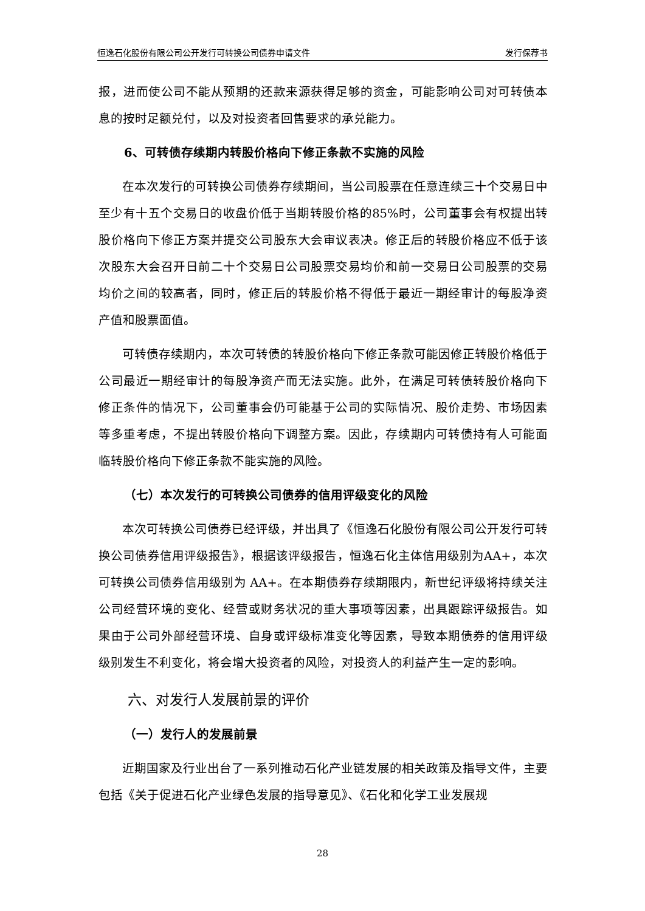恒逸石化股份有限公司公开发行可转换公司债券申请文件 发行保荐书
报，进而使公司不能从预期的还款来源获得足够的资金，可能影响公司对可转债本息的按时足额兑付，以及对投资者回售要求的承兑能力。
6、可转债存续期内转股价格向下修正条款不实施的风险
在本次发行的可转换公司债券存续期间，当公司股票在任意连续三十个交易日中至少有十五个交易日的收盘价低于当期转股价格的85%时，公司董事会有权提出转股价格向下修正方案并提交公司股东大会审议表决。修正后的转股价格应不低于该次股东大会召开日前二十个交易日公司股票交易均价和前一交易日公司股票的交易均价之间的较高者，同时，修正后的转股价格不得低于最近一期经审计的每股净资产值和股票面值。
可转债存续期内，本次可转债的转股价格向下修正条款可能因修正转股价格低于公司最近一期经审计的每股净资产而无法实施。此外，在满足可转债转股价格向下修正条件的情况下，公司董事会仍可能基于公司的实际情况、股价走势、市场因素等多重考虑，不提出转股价格向下调整方案。因此，存续期内可转债持有人可能面临转股价格向下修正条款不能实施的风险。
（七）本次发行的可转换公司债券的信用评级变化的风险
本次可转换公司债券已经评级，并出具了《恒逸石化股份有限公司公开发行可转换公司债券信用评级报告》，根据该评级报告，恒逸石化主体信用级别为AA+，本次可转换公司债券信用级别为 AA+。在本期债券存续期限内，新世纪评级将持续关注公司经营环境的变化、经营或财务状况的重大事项等因素，出具跟踪评级报告。如果由于公司外部经营环境、自身或评级标准变化等因素，导致本期债券的信用评级级别发生不利变化，将会增大投资者的风险，对投资人的利益产生一定的影响。
六、对发行人发展前景的评价
（一）发行人的发展前景
近期国家及行业出台了一系列推动石化产业链发展的相关政策及指导文件，主要包括《关于促进石化产业绿色发展的指导意见》、《石化和化学工业发展规
28